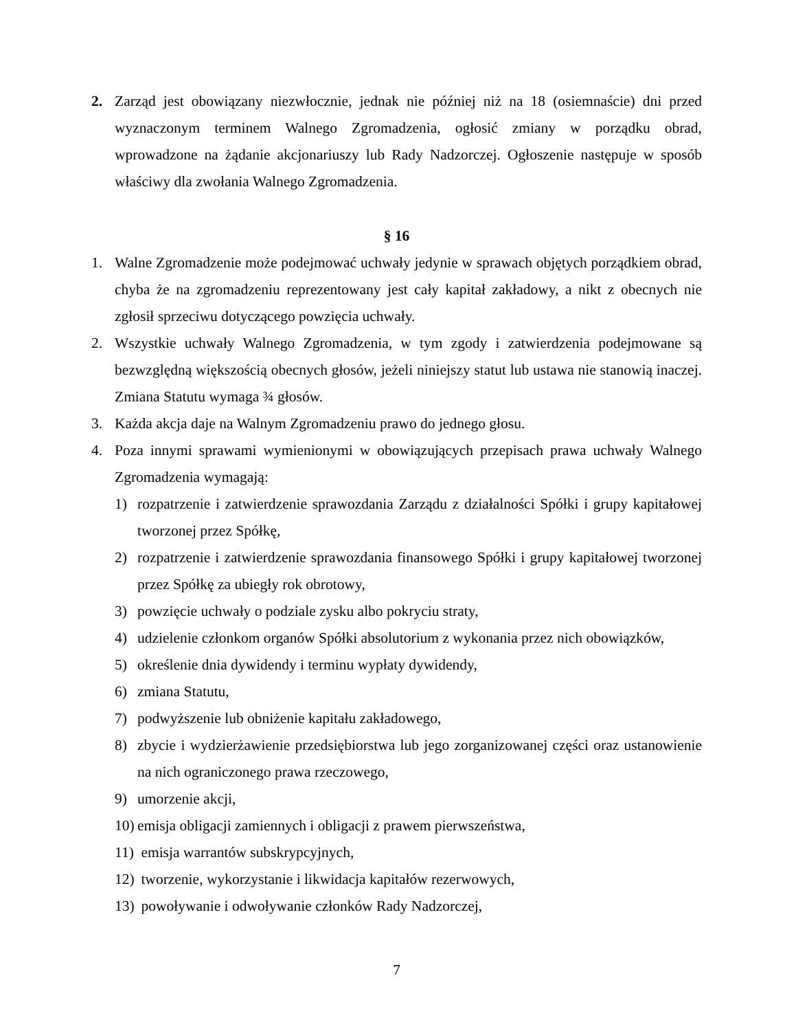2. Zarząd jest obowiązany niezwłocznie, jednak nie później niż na 18 (osiemnaście) dni przed wyznaczonym terminem Walnego Zgromadzenia, ogłosić zmiany w porządku obrad, wprowadzone na żądanie akcjonariuszy lub Rady Nadzorczej. Ogłoszenie następuje w sposób właściwy dla zwołania Walnego Zgromadzenia.
§ 16
1. Walne Zgromadzenie może podejmować uchwały jedynie w sprawach objętych porządkiem obrad, chyba że na zgromadzeniu reprezentowany jest cały kapitał zakładowy, a nikt z obecnych nie zgłosił sprzeciwu dotyczącego powzięcia uchwały.
2. Wszystkie uchwały Walnego Zgromadzenia, w tym zgody i zatwierdzenia podejmowane są bezwzględną większością obecnych głosów, jeżeli niniejszy statut lub ustawa nie stanowią inaczej. Zmiana Statutu wymaga ¾ głosów.
3. Każda akcja daje na Walnym Zgromadzeniu prawo do jednego głosu.
4. Poza innymi sprawami wymienionymi w obowiązujących przepisach prawa uchwały Walnego Zgromadzenia wymagają:
1) rozpatrzenie i zatwierdzenie sprawozdania Zarządu z działalności Spółki i grupy kapitałowej tworzonej przez Spółkę,
2) rozpatrzenie i zatwierdzenie sprawozdania finansowego Spółki i grupy kapitałowej tworzonej przez Spółkę za ubiegły rok obrotowy,
3) powzięcie uchwały o podziale zysku albo pokryciu straty,
4) udzielenie członkom organów Spółki absolutorium z wykonania przez nich obowiązków,
5) określenie dnia dywidendy i terminu wypłaty dywidendy,
6) zmiana Statutu,
7) podwyższenie lub obniżenie kapitału zakładowego,
8) zbycie i wydzierżawienie przedsiębiorstwa lub jego zorganizowanej części oraz ustanowienie na nich ograniczonego prawa rzeczowego,
9) umorzenie akcji,
10) emisja obligacji zamiennych i obligacji z prawem pierwszeństwa,
11) emisja warrantów subskrypcyjnych,
12) tworzenie, wykorzystanie i likwidacja kapitałów rezerwowych,
13) powoływanie i odwoływanie członków Rady Nadzorczej,
7